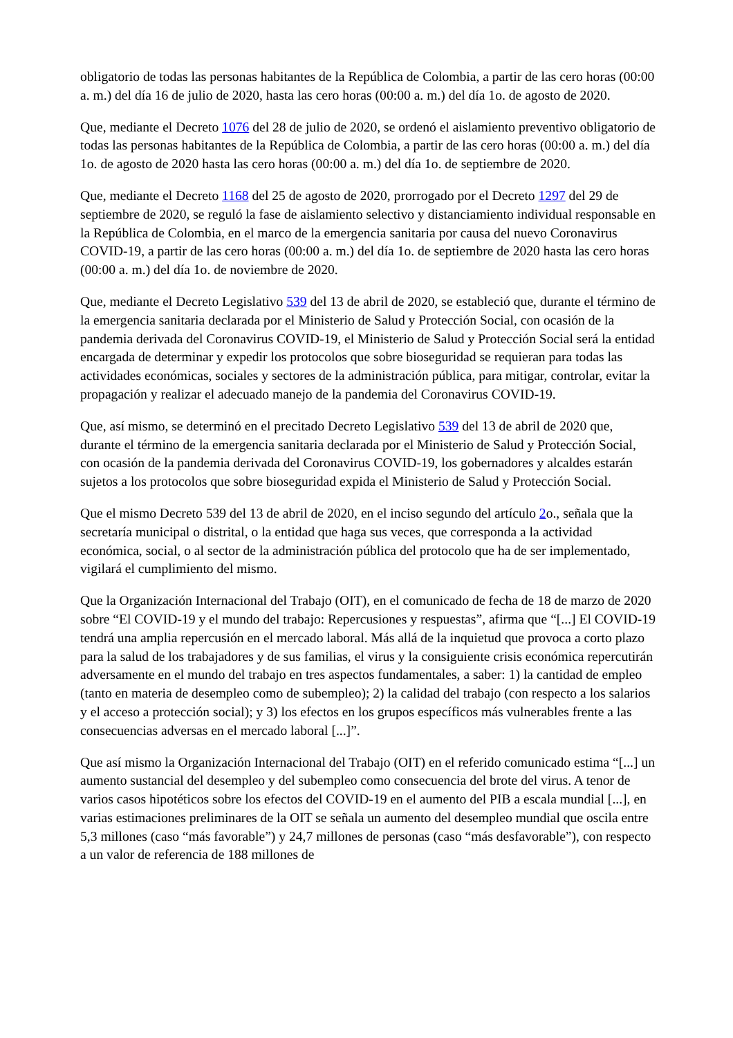obligatorio de todas las personas habitantes de la República de Colombia, a partir de las cero horas (00:00 a. m.) del día 16 de julio de 2020, hasta las cero horas (00:00 a. m.) del día 1o. de agosto de 2020.
Que, mediante el Decreto 1076 del 28 de julio de 2020, se ordenó el aislamiento preventivo obligatorio de todas las personas habitantes de la República de Colombia, a partir de las cero horas (00:00 a. m.) del día 1o. de agosto de 2020 hasta las cero horas (00:00 a. m.) del día 1o. de septiembre de 2020.
Que, mediante el Decreto 1168 del 25 de agosto de 2020, prorrogado por el Decreto 1297 del 29 de septiembre de 2020, se reguló la fase de aislamiento selectivo y distanciamiento individual responsable en la República de Colombia, en el marco de la emergencia sanitaria por causa del nuevo Coronavirus COVID-19, a partir de las cero horas (00:00 a. m.) del día 1o. de septiembre de 2020 hasta las cero horas (00:00 a. m.) del día 1o. de noviembre de 2020.
Que, mediante el Decreto Legislativo 539 del 13 de abril de 2020, se estableció que, durante el término de la emergencia sanitaria declarada por el Ministerio de Salud y Protección Social, con ocasión de la pandemia derivada del Coronavirus COVID-19, el Ministerio de Salud y Protección Social será la entidad encargada de determinar y expedir los protocolos que sobre bioseguridad se requieran para todas las actividades económicas, sociales y sectores de la administración pública, para mitigar, controlar, evitar la propagación y realizar el adecuado manejo de la pandemia del Coronavirus COVID-19.
Que, así mismo, se determinó en el precitado Decreto Legislativo 539 del 13 de abril de 2020 que, durante el término de la emergencia sanitaria declarada por el Ministerio de Salud y Protección Social, con ocasión de la pandemia derivada del Coronavirus COVID-19, los gobernadores y alcaldes estarán sujetos a los protocolos que sobre bioseguridad expida el Ministerio de Salud y Protección Social.
Que el mismo Decreto 539 del 13 de abril de 2020, en el inciso segundo del artículo 2o., señala que la secretaría municipal o distrital, o la entidad que haga sus veces, que corresponda a la actividad económica, social, o al sector de la administración pública del protocolo que ha de ser implementado, vigilará el cumplimiento del mismo.
Que la Organización Internacional del Trabajo (OIT), en el comunicado de fecha de 18 de marzo de 2020 sobre “El COVID-19 y el mundo del trabajo: Repercusiones y respuestas”, afirma que “[...] El COVID-19 tendrá una amplia repercusión en el mercado laboral. Más allá de la inquietud que provoca a corto plazo para la salud de los trabajadores y de sus familias, el virus y la consiguiente crisis económica repercutirán adversamente en el mundo del trabajo en tres aspectos fundamentales, a saber: 1) la cantidad de empleo (tanto en materia de desempleo como de subempleo); 2) la calidad del trabajo (con respecto a los salarios y el acceso a protección social); y 3) los efectos en los grupos específicos más vulnerables frente a las consecuencias adversas en el mercado laboral [...]”.
Que así mismo la Organización Internacional del Trabajo (OIT) en el referido comunicado estima “[...] un aumento sustancial del desempleo y del subempleo como consecuencia del brote del virus. A tenor de varios casos hipotéticos sobre los efectos del COVID-19 en el aumento del PIB a escala mundial [...], en varias estimaciones preliminares de la OIT se señala un aumento del desempleo mundial que oscila entre 5,3 millones (caso “más favorable”) y 24,7 millones de personas (caso “más desfavorable”), con respecto a un valor de referencia de 188 millones de